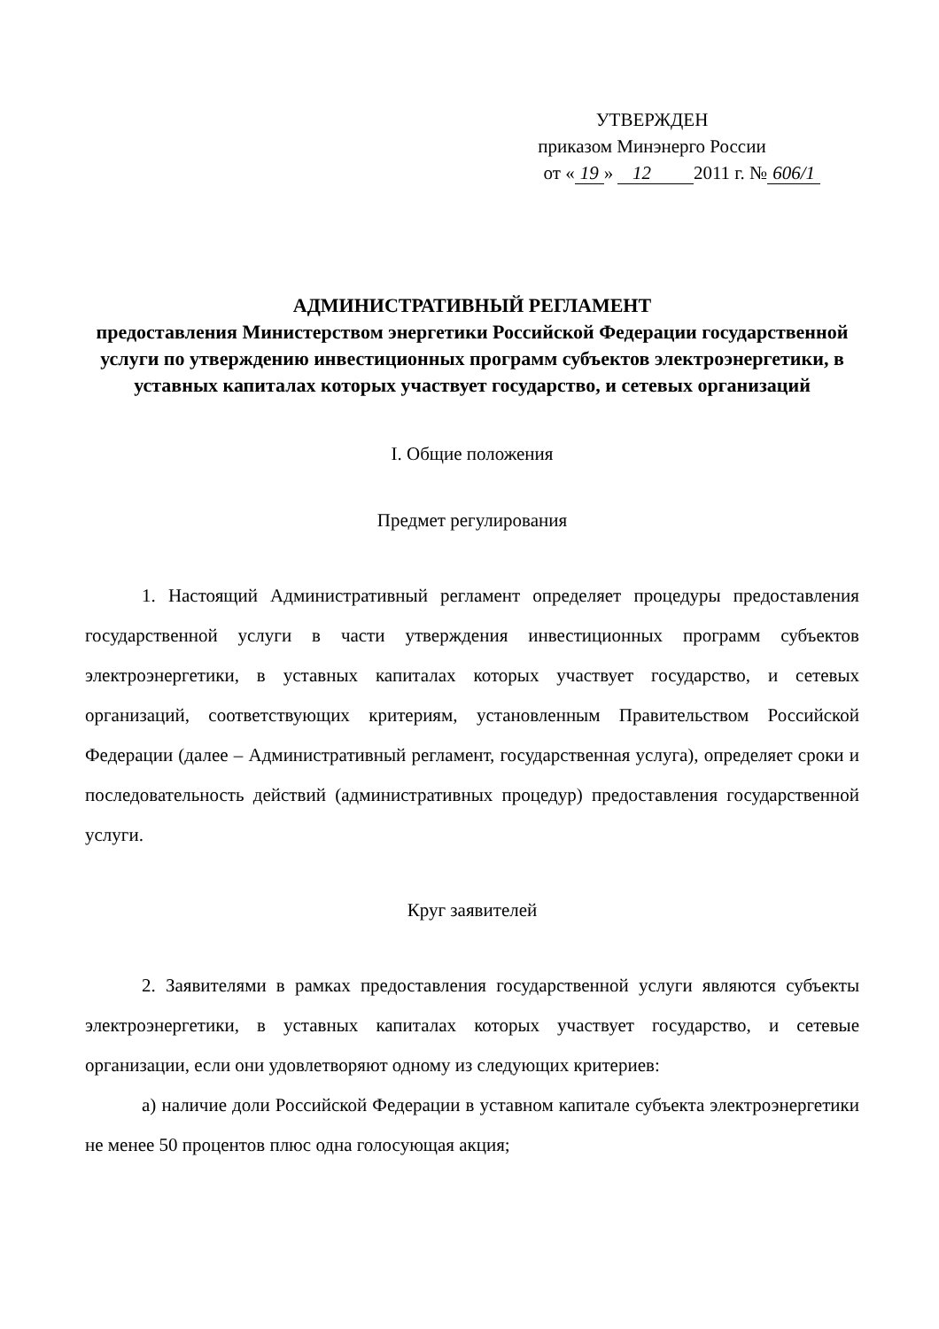УТВЕРЖДЕН
приказом Минэнерго России
от « 19 » 12 2011 г. № 606/1
АДМИНИСТРАТИВНЫЙ РЕГЛАМЕНТ
предоставления Министерством энергетики Российской Федерации государственной услуги по утверждению инвестиционных программ субъектов электроэнергетики, в уставных капиталах которых участвует государство, и сетевых организаций
I. Общие положения
Предмет регулирования
1. Настоящий Административный регламент определяет процедуры предоставления государственной услуги в части утверждения инвестиционных программ субъектов электроэнергетики, в уставных капиталах которых участвует государство, и сетевых организаций, соответствующих критериям, установленным Правительством Российской Федерации (далее – Административный регламент, государственная услуга), определяет сроки и последовательность действий (административных процедур) предоставления государственной услуги.
Круг заявителей
2. Заявителями в рамках предоставления государственной услуги являются субъекты электроэнергетики, в уставных капиталах которых участвует государство, и сетевые организации, если они удовлетворяют одному из следующих критериев:
а) наличие доли Российской Федерации в уставном капитале субъекта электроэнергетики не менее 50 процентов плюс одна голосующая акция;